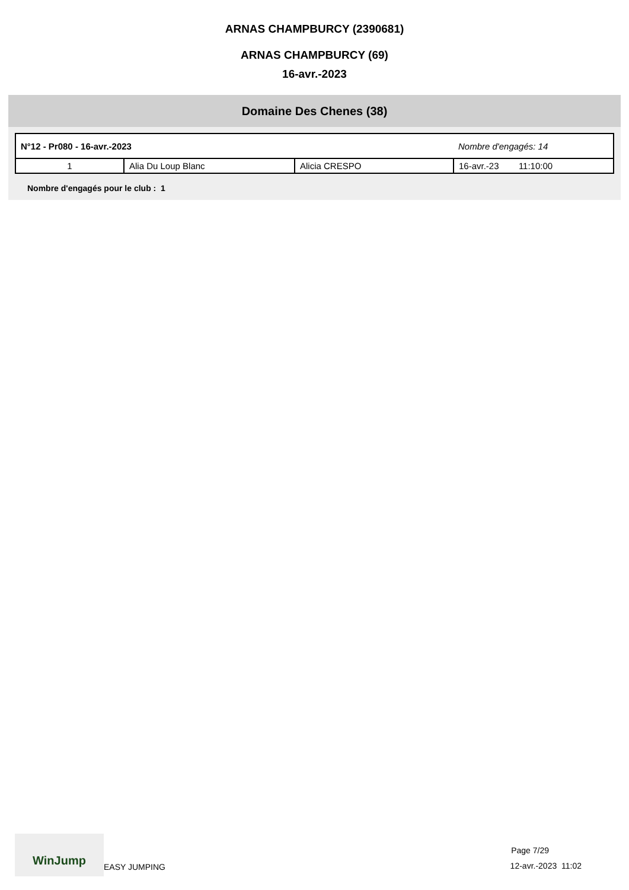ARNAS CHAMPBURCY (2390681)
ARNAS CHAMPBURCY (69)
16-avr.-2023
Domaine Des Chenes (38)
| N°12 - Pr080 - 16-avr.-2023 | | | Nombre d'engagés: 14 |
| 1 | Alia Du Loup Blanc | Alicia CRESPO | 16-avr.-23 11:10:00 |
Nombre d'engagés pour le club : 1
WinJump
EASY JUMPING
Page 7/29
12-avr.-2023 11:02